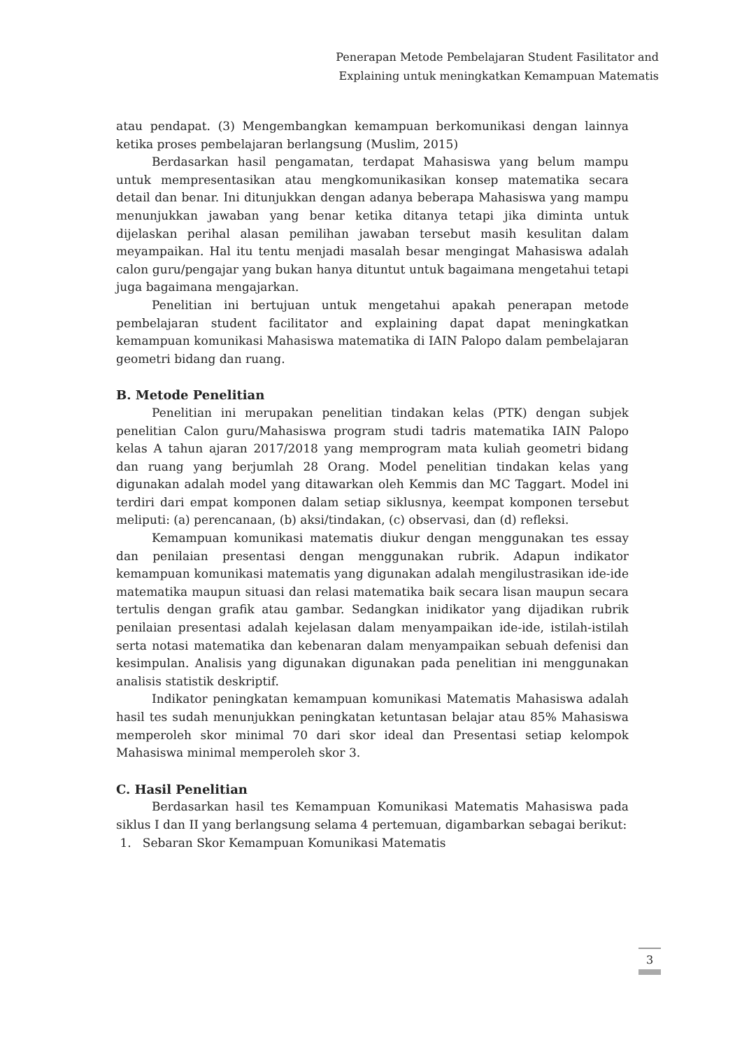Penerapan Metode Pembelajaran Student Fasilitator and
Explaining untuk meningkatkan Kemampuan Matematis
atau pendapat. (3) Mengembangkan kemampuan berkomunikasi dengan lainnya ketika proses pembelajaran berlangsung (Muslim, 2015)
Berdasarkan hasil pengamatan, terdapat Mahasiswa yang belum mampu untuk mempresentasikan atau mengkomunikasikan konsep matematika secara detail dan benar. Ini ditunjukkan dengan adanya beberapa Mahasiswa yang mampu menunjukkan jawaban yang benar ketika ditanya tetapi jika diminta untuk dijelaskan perihal alasan pemilihan jawaban tersebut masih kesulitan dalam meyampaikan. Hal itu tentu menjadi masalah besar mengingat Mahasiswa adalah calon guru/pengajar yang bukan hanya dituntut untuk bagaimana mengetahui tetapi juga bagaimana mengajarkan.
Penelitian ini bertujuan untuk mengetahui apakah penerapan metode pembelajaran student facilitator and explaining dapat dapat meningkatkan kemampuan komunikasi Mahasiswa matematika di IAIN Palopo dalam pembelajaran geometri bidang dan ruang.
B. Metode Penelitian
Penelitian ini merupakan penelitian tindakan kelas (PTK) dengan subjek penelitian Calon guru/Mahasiswa program studi tadris matematika IAIN Palopo kelas A tahun ajaran 2017/2018 yang memprogram mata kuliah geometri bidang dan ruang yang berjumlah 28 Orang. Model penelitian tindakan kelas yang digunakan adalah model yang ditawarkan oleh Kemmis dan MC Taggart. Model ini terdiri dari empat komponen dalam setiap siklusnya, keempat komponen tersebut meliputi: (a) perencanaan, (b) aksi/tindakan, (c) observasi, dan (d) refleksi.
Kemampuan komunikasi matematis diukur dengan menggunakan tes essay dan penilaian presentasi dengan menggunakan rubrik. Adapun indikator kemampuan komunikasi matematis yang digunakan adalah mengilustrasikan ide-ide matematika maupun situasi dan relasi matematika baik secara lisan maupun secara tertulis dengan grafik atau gambar. Sedangkan inidikator yang dijadikan rubrik penilaian presentasi adalah kejelasan dalam menyampaikan ide-ide, istilah-istilah serta notasi matematika dan kebenaran dalam menyampaikan sebuah defenisi dan kesimpulan. Analisis yang digunakan digunakan pada penelitian ini menggunakan analisis statistik deskriptif.
Indikator peningkatan kemampuan komunikasi Matematis Mahasiswa adalah hasil tes sudah menunjukkan peningkatan ketuntasan belajar atau 85% Mahasiswa memperoleh skor minimal 70 dari skor ideal dan Presentasi setiap kelompok Mahasiswa minimal memperoleh skor 3.
C. Hasil Penelitian
Berdasarkan hasil tes Kemampuan Komunikasi Matematis Mahasiswa pada siklus I dan II yang berlangsung selama 4 pertemuan, digambarkan sebagai berikut:
1. Sebaran Skor Kemampuan Komunikasi Matematis
3